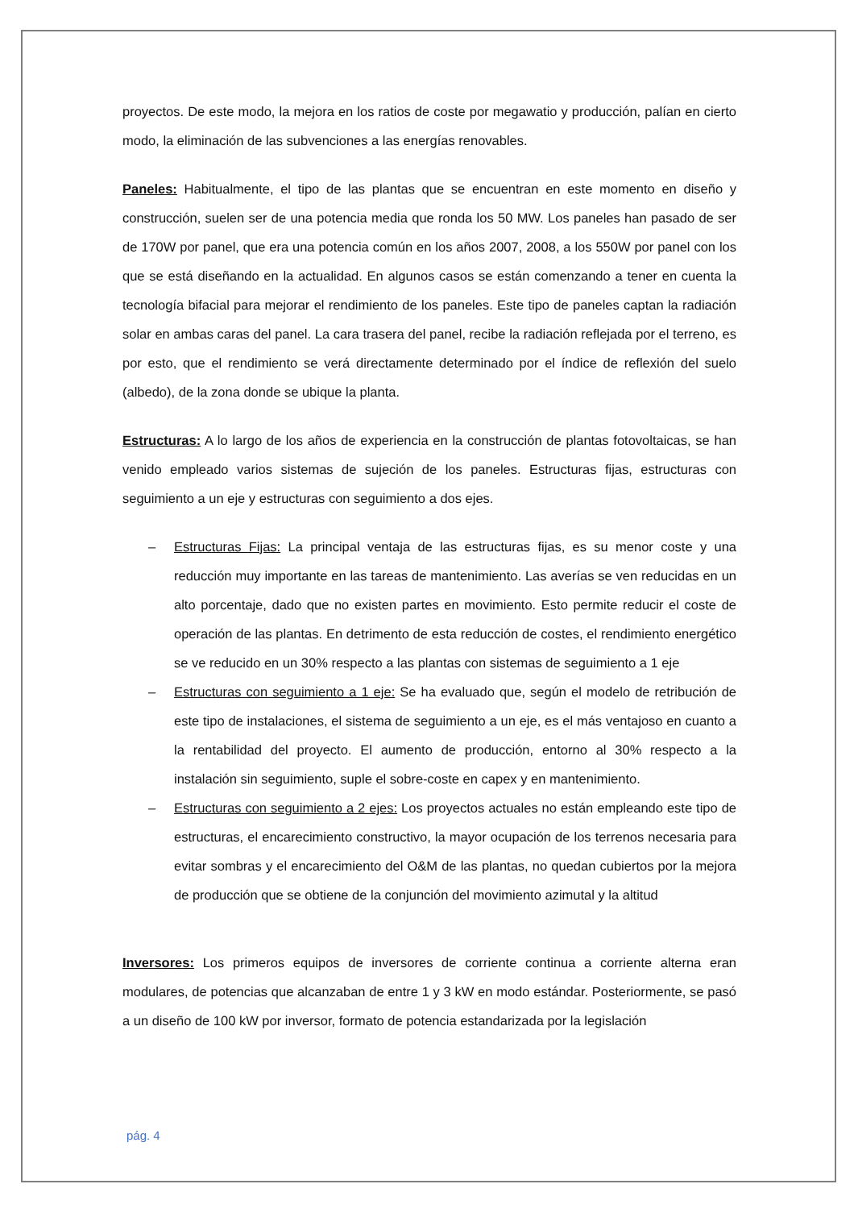proyectos. De este modo, la mejora en los ratios de coste por megawatio y producción, palían en cierto modo, la eliminación de las subvenciones a las energías renovables.
Paneles: Habitualmente, el tipo de las plantas que se encuentran en este momento en diseño y construcción, suelen ser de una potencia media que ronda los 50 MW. Los paneles han pasado de ser de 170W por panel, que era una potencia común en los años 2007, 2008, a los 550W por panel con los que se está diseñando en la actualidad. En algunos casos se están comenzando a tener en cuenta la tecnología bifacial para mejorar el rendimiento de los paneles. Este tipo de paneles captan la radiación solar en ambas caras del panel. La cara trasera del panel, recibe la radiación reflejada por el terreno, es por esto, que el rendimiento se verá directamente determinado por el índice de reflexión del suelo (albedo), de la zona donde se ubique la planta.
Estructuras: A lo largo de los años de experiencia en la construcción de plantas fotovoltaicas, se han venido empleado varios sistemas de sujeción de los paneles. Estructuras fijas, estructuras con seguimiento a un eje y estructuras con seguimiento a dos ejes.
– Estructuras Fijas: La principal ventaja de las estructuras fijas, es su menor coste y una reducción muy importante en las tareas de mantenimiento. Las averías se ven reducidas en un alto porcentaje, dado que no existen partes en movimiento. Esto permite reducir el coste de operación de las plantas. En detrimento de esta reducción de costes, el rendimiento energético se ve reducido en un 30% respecto a las plantas con sistemas de seguimiento a 1 eje
– Estructuras con seguimiento a 1 eje: Se ha evaluado que, según el modelo de retribución de este tipo de instalaciones, el sistema de seguimiento a un eje, es el más ventajoso en cuanto a la rentabilidad del proyecto. El aumento de producción, entorno al 30% respecto a la instalación sin seguimiento, suple el sobre-coste en capex y en mantenimiento.
– Estructuras con seguimiento a 2 ejes: Los proyectos actuales no están empleando este tipo de estructuras, el encarecimiento constructivo, la mayor ocupación de los terrenos necesaria para evitar sombras y el encarecimiento del O&M de las plantas, no quedan cubiertos por la mejora de producción que se obtiene de la conjunción del movimiento azimutal y la altitud
Inversores: Los primeros equipos de inversores de corriente continua a corriente alterna eran modulares, de potencias que alcanzaban de entre 1 y 3 kW en modo estándar. Posteriormente, se pasó a un diseño de 100 kW por inversor, formato de potencia estandarizada por la legislación
pág. 4